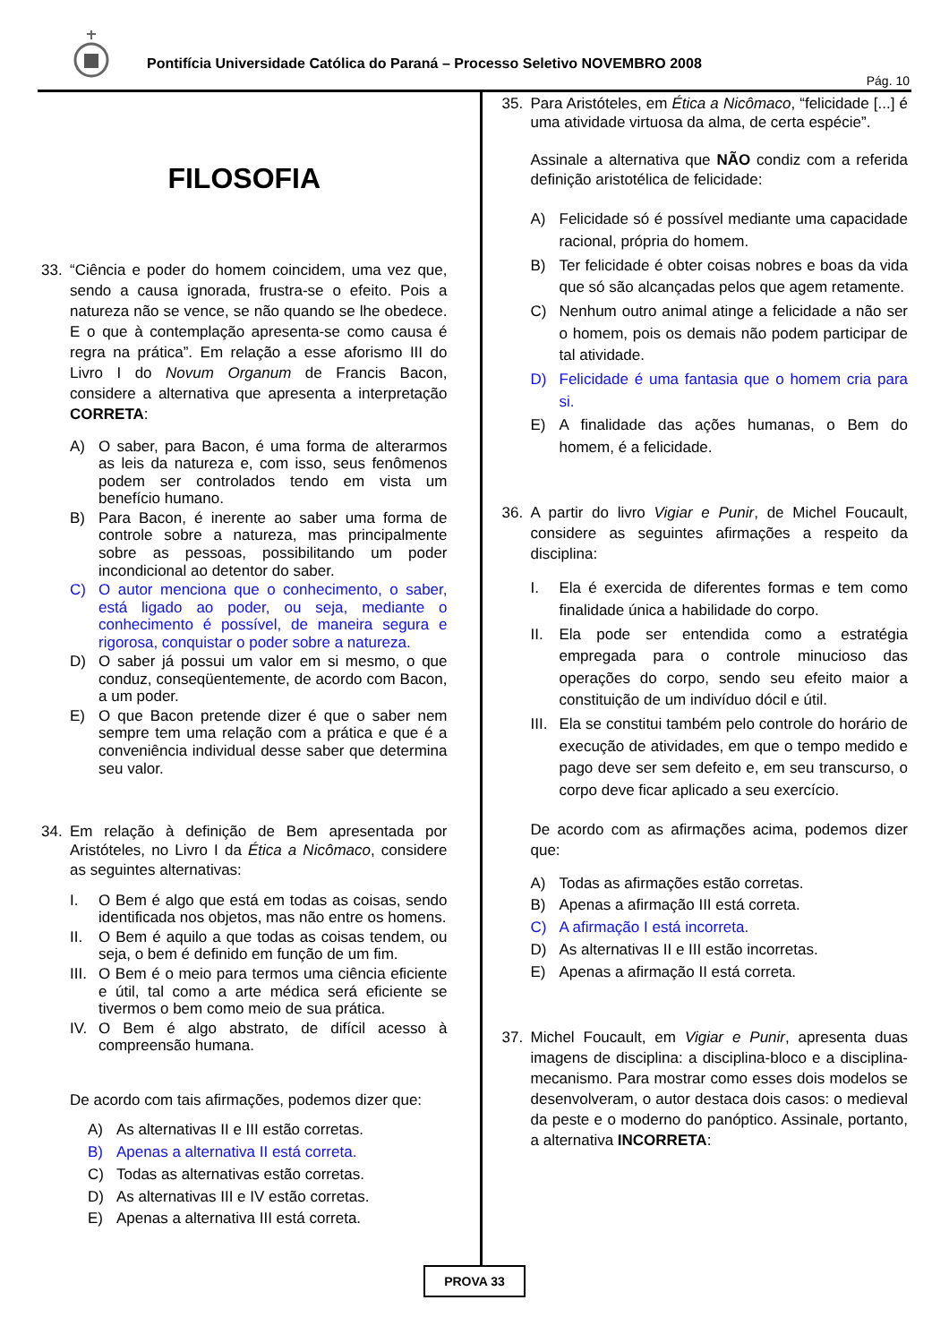Pontifícia Universidade Católica do Paraná – Processo Seletivo NOVEMBRO 2008
Pág. 10
FILOSOFIA
33. “Ciência e poder do homem coincidem, uma vez que, sendo a causa ignorada, frustra-se o efeito. Pois a natureza não se vence, se não quando se lhe obedece. E o que à contemplação apresenta-se como causa é regra na prática”. Em relação a esse aforismo III do Livro I do Novum Organum de Francis Bacon, considere a alternativa que apresenta a interpretação CORRETA:
A) O saber, para Bacon, é uma forma de alterarmos as leis da natureza e, com isso, seus fenômenos podem ser controlados tendo em vista um benefício humano.
B) Para Bacon, é inerente ao saber uma forma de controle sobre a natureza, mas principalmente sobre as pessoas, possibilitando um poder incondicional ao detentor do saber.
C) O autor menciona que o conhecimento, o saber, está ligado ao poder, ou seja, mediante o conhecimento é possível, de maneira segura e rigorosa, conquistar o poder sobre a natureza.
D) O saber já possui um valor em si mesmo, o que conduz, conseqüentemente, de acordo com Bacon, a um poder.
E) O que Bacon pretende dizer é que o saber nem sempre tem uma relação com a prática e que é a conveniência individual desse saber que determina seu valor.
34. Em relação à definição de Bem apresentada por Aristóteles, no Livro I da Ética a Nicômaco, considere as seguintes alternativas:
I. O Bem é algo que está em todas as coisas, sendo identificada nos objetos, mas não entre os homens.
II. O Bem é aquilo a que todas as coisas tendem, ou seja, o bem é definido em função de um fim.
III. O Bem é o meio para termos uma ciência eficiente e útil, tal como a arte médica será eficiente se tivermos o bem como meio de sua prática.
IV. O Bem é algo abstrato, de difícil acesso à compreensão humana.
De acordo com tais afirmações, podemos dizer que:
A) As alternativas II e III estão corretas.
B) Apenas a alternativa II está correta.
C) Todas as alternativas estão corretas.
D) As alternativas III e IV estão corretas.
E) Apenas a alternativa III está correta.
35. Para Aristóteles, em Ética a Nicômaco, “felicidade [...] é uma atividade virtuosa da alma, de certa espécie”.
Assinale a alternativa que NÃO condiz com a referida definição aristotélica de felicidade:
A) Felicidade só é possível mediante uma capacidade racional, própria do homem.
B) Ter felicidade é obter coisas nobres e boas da vida que só são alcançadas pelos que agem retamente.
C) Nenhum outro animal atinge a felicidade a não ser o homem, pois os demais não podem participar de tal atividade.
D) Felicidade é uma fantasia que o homem cria para si.
E) A finalidade das ações humanas, o Bem do homem, é a felicidade.
36. A partir do livro Vigiar e Punir, de Michel Foucault, considere as seguintes afirmações a respeito da disciplina:
I. Ela é exercida de diferentes formas e tem como finalidade única a habilidade do corpo.
II. Ela pode ser entendida como a estratégia empregada para o controle minucioso das operações do corpo, sendo seu efeito maior a constituição de um indivíduo dócil e útil.
III. Ela se constitui também pelo controle do horário de execução de atividades, em que o tempo medido e pago deve ser sem defeito e, em seu transcurso, o corpo deve ficar aplicado a seu exercício.
De acordo com as afirmações acima, podemos dizer que:
A) Todas as afirmações estão corretas.
B) Apenas a afirmação III está correta.
C) A afirmação I está incorreta.
D) As alternativas II e III estão incorretas.
E) Apenas a afirmação II está correta.
37. Michel Foucault, em Vigiar e Punir, apresenta duas imagens de disciplina: a disciplina-bloco e a disciplina-mecanismo. Para mostrar como esses dois modelos se desenvolveram, o autor destaca dois casos: o medieval da peste e o moderno do panóptico. Assinale, portanto, a alternativa INCORRETA:
PROVA 33